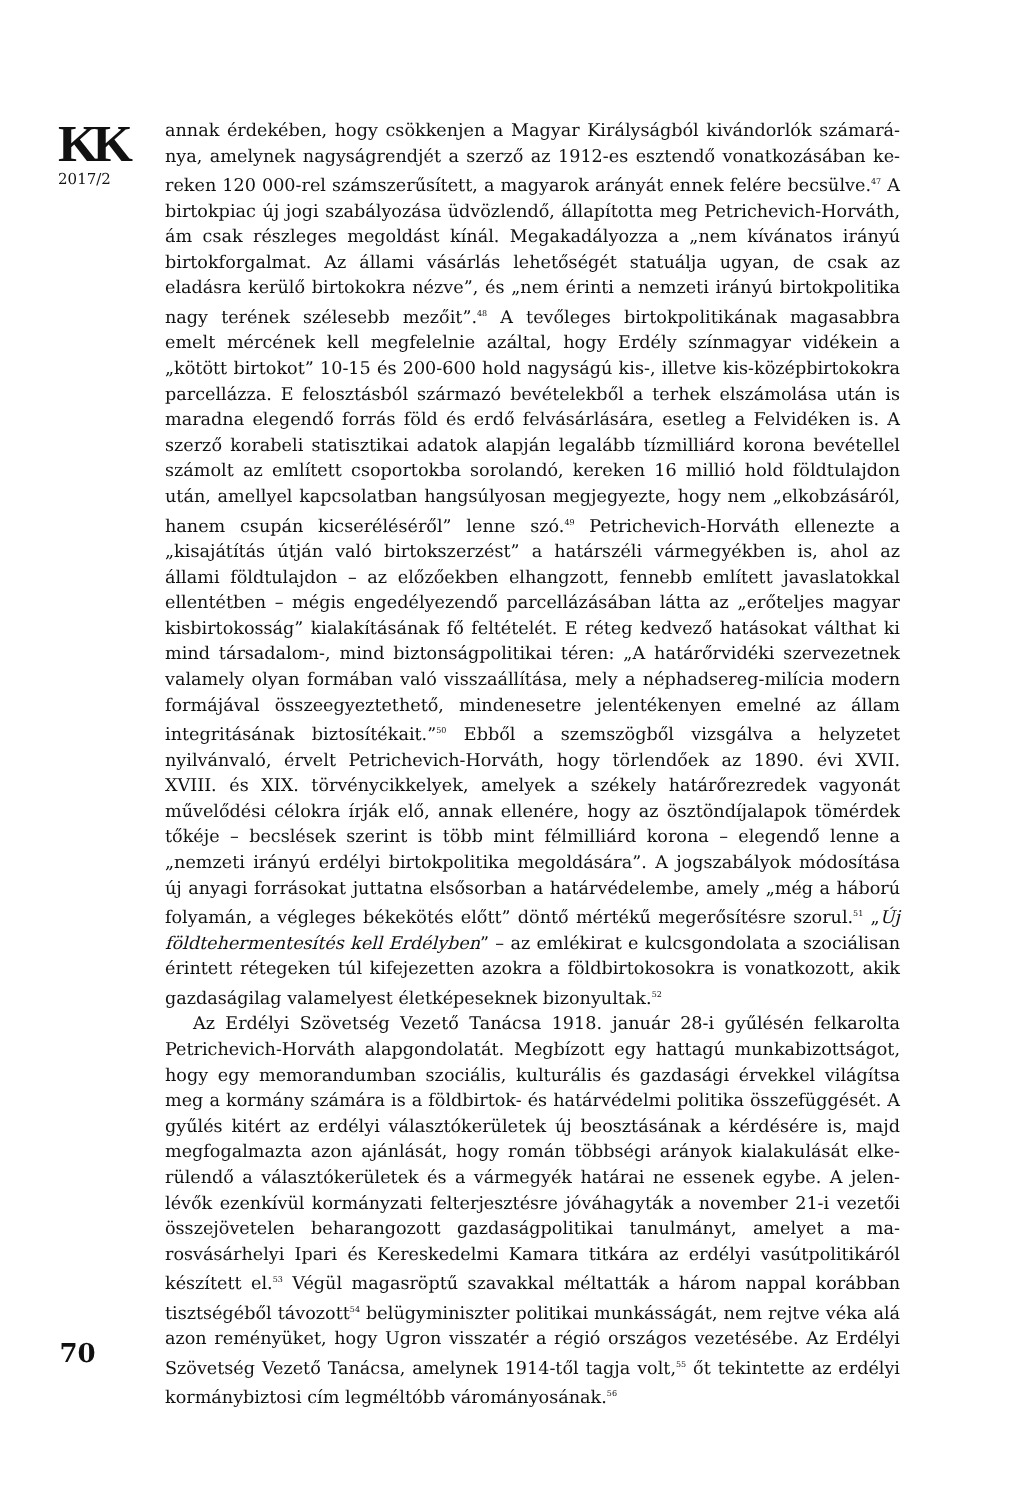KK
2017/2
70
annak érdekében, hogy csökkenjen a Magyar Királyságból kivándorlók számará­nya, amelynek nagyságrendjét a szerző az 1912-es esztendő vonatkozásában ke­reken 120 000-rel számszerűsített, a magyarok arányát ennek felére becsülve.<sup>47</sup> A birtokpiac új jogi szabályozása üdvözlendő, állapította meg Petrichevich-Horváth, ám csak részleges megoldást kínál. Megakadályozza a „nem kívánatos irányú birtokforgalmat. Az állami vásárlás lehetőségét statuálja ugyan, de csak az eladásra kerülő birtokokra nézve”, és „nem érinti a nemzeti irányú birtokpo­litika nagy terének szélesebb mezőit”.<sup>48</sup> A tevőleges birtokpolitikának magasabb­ra emelt mércének kell megfelelnie azáltal, hogy Erdély színmagyar vidékein a „kötött birtokot” 10-15 és 200-600 hold nagyságú kis-, illetve kis-középbirtokok­ra parcellázza. E felosztásból származó bevételekből a terhek elszámolása után is maradna elegendő forrás föld és erdő felvásárlására, esetleg a Felvidéken is. A szerző korabeli statisztikai adatok alapján legalább tízmilliárd korona bevétel­lel számolt az említett csoportokba sorolandó, kereken 16 millió hold földtulaj­don után, amellyel kapcsolatban hangsúlyosan megjegyezte, hogy nem „elkob­zásáról, hanem csupán kicseréléséről” lenne szó.<sup>49</sup> Petrichevich-Horváth elle­nezte a „kisajátítás útján való birtokszerzést” a határszéli vármegyékben is, ahol az állami földtulajdon – az előzőekben elhangzott, fennebb említett javaslatok­kal ellentétben – mégis engedélyezendő parcellázásában látta az „erőteljes ma­gyar kisbirtokosság” kialakításának fő feltételét. E réteg kedvező hatásokat vált­hat ki mind társadalom-, mind biztonságpolitikai téren: „A határőrvidéki szer­vezetnek valamely olyan formában való visszaállítása, mely a néphadsereg-mi­lícia modern formájával összeegyeztethető, mindenesetre jelentékenyen emelné az állam integritásának biztosítékait.”<sup>50</sup> Ebből a szemszögből vizsgálva a helyze­tet nyilvánvaló, érvelt Petrichevich-Horváth, hogy törlendőek az 1890. évi XVII. XVIII. és XIX. törvénycikkelyek, amelyek a székely határőrezredek vagyonát művelődési célokra írják elő, annak ellenére, hogy az ösztöndíjalapok tömérdek tőkéje – becslések szerint is több mint félmilliárd korona – elegendő lenne a „nemzeti irányú erdélyi birtokpolitika megoldására”. A jogszabályok módosítá­sa új anyagi forrásokat juttatna elsősorban a határvédelembe, amely „még a há­ború folyamán, a végleges békekötés előtt” döntő mértékű megerősítésre szorul.<sup>51</sup> „Új földtehermentesítés kell Erdélyben” – az emlékirat e kulcsgondolata a szociálisan érintett rétegeken túl kifejezetten azokra a földbirtokosokra is vo­natkozott, akik gazdaságilag valamelyest életképeseknek bizonyultak.<sup>52</sup>
Az Erdélyi Szövetség Vezető Tanácsa 1918. január 28-i gyűlésén felkarolta Petrichevich-Horváth alapgondolatát. Megbízott egy hattagú munkabizottságot, hogy egy memorandumban szociális, kulturális és gazdasági érvekkel világítsa meg a kormány számára is a földbirtok- és határvédelmi politika összefüggését. A gyűlés kitért az erdélyi választókerületek új beosztásának a kérdésére is, majd megfogalmazta azon ajánlását, hogy román többségi arányok kialakulását elke­rülendő a választókerületek és a vármegyék határai ne essenek egybe. A jelen­lévők ezenkívül kormányzati felterjesztésre jóváhagyták a november 21-i veze­tői összejövetelen beharangozott gazdaságpolitikai tanulmányt, amelyet a ma­rosvásárhelyi Ipari és Kereskedelmi Kamara titkára az erdélyi vasútpolitikáról készített el.<sup>53</sup> Végül magasröptű szavakkal méltatták a három nappal korábban tisztségéből távozott<sup>54</sup> belügyminiszter politikai munkásságát, nem rejtve véka alá azon reményüket, hogy Ugron visszatér a régió országos vezetésébe. Az Er­délyi Szövetség Vezető Tanácsa, amelynek 1914-től tagja volt,<sup>55</sup> őt tekintette az erdélyi kormánybiztosi cím legméltóbb várományosának.<sup>56</sup>